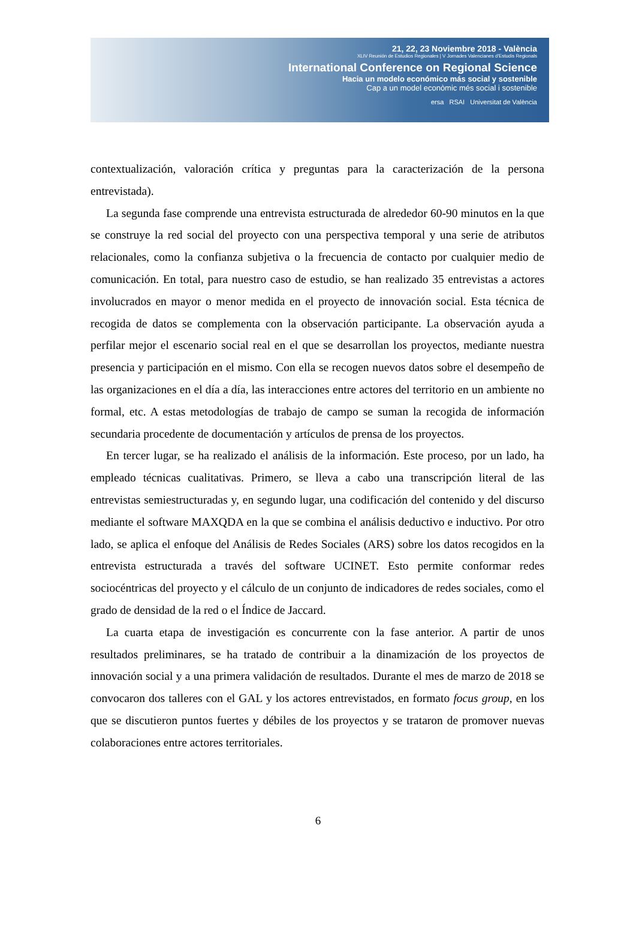21, 22, 23 Noviembre 2018 - València
XLIV Reunión de Estudios Regionales | V Jornades Valencianes d'Estudis Regionals
International Conference on Regional Science
Hacia un modelo económico más social y sostenible
Cap a un model econòmic més social i sostenible
ersa RSAI Universitat de València
contextualización, valoración crítica y preguntas para la caracterización de la persona entrevistada).
La segunda fase comprende una entrevista estructurada de alrededor 60-90 minutos en la que se construye la red social del proyecto con una perspectiva temporal y una serie de atributos relacionales, como la confianza subjetiva o la frecuencia de contacto por cualquier medio de comunicación. En total, para nuestro caso de estudio, se han realizado 35 entrevistas a actores involucrados en mayor o menor medida en el proyecto de innovación social. Esta técnica de recogida de datos se complementa con la observación participante. La observación ayuda a perfilar mejor el escenario social real en el que se desarrollan los proyectos, mediante nuestra presencia y participación en el mismo. Con ella se recogen nuevos datos sobre el desempeño de las organizaciones en el día a día, las interacciones entre actores del territorio en un ambiente no formal, etc. A estas metodologías de trabajo de campo se suman la recogida de información secundaria procedente de documentación y artículos de prensa de los proyectos.
En tercer lugar, se ha realizado el análisis de la información. Este proceso, por un lado, ha empleado técnicas cualitativas. Primero, se lleva a cabo una transcripción literal de las entrevistas semiestructuradas y, en segundo lugar, una codificación del contenido y del discurso mediante el software MAXQDA en la que se combina el análisis deductivo e inductivo. Por otro lado, se aplica el enfoque del Análisis de Redes Sociales (ARS) sobre los datos recogidos en la entrevista estructurada a través del software UCINET. Esto permite conformar redes sociocéntricas del proyecto y el cálculo de un conjunto de indicadores de redes sociales, como el grado de densidad de la red o el Índice de Jaccard.
La cuarta etapa de investigación es concurrente con la fase anterior. A partir de unos resultados preliminares, se ha tratado de contribuir a la dinamización de los proyectos de innovación social y a una primera validación de resultados. Durante el mes de marzo de 2018 se convocaron dos talleres con el GAL y los actores entrevistados, en formato focus group, en los que se discutieron puntos fuertes y débiles de los proyectos y se trataron de promover nuevas colaboraciones entre actores territoriales.
6